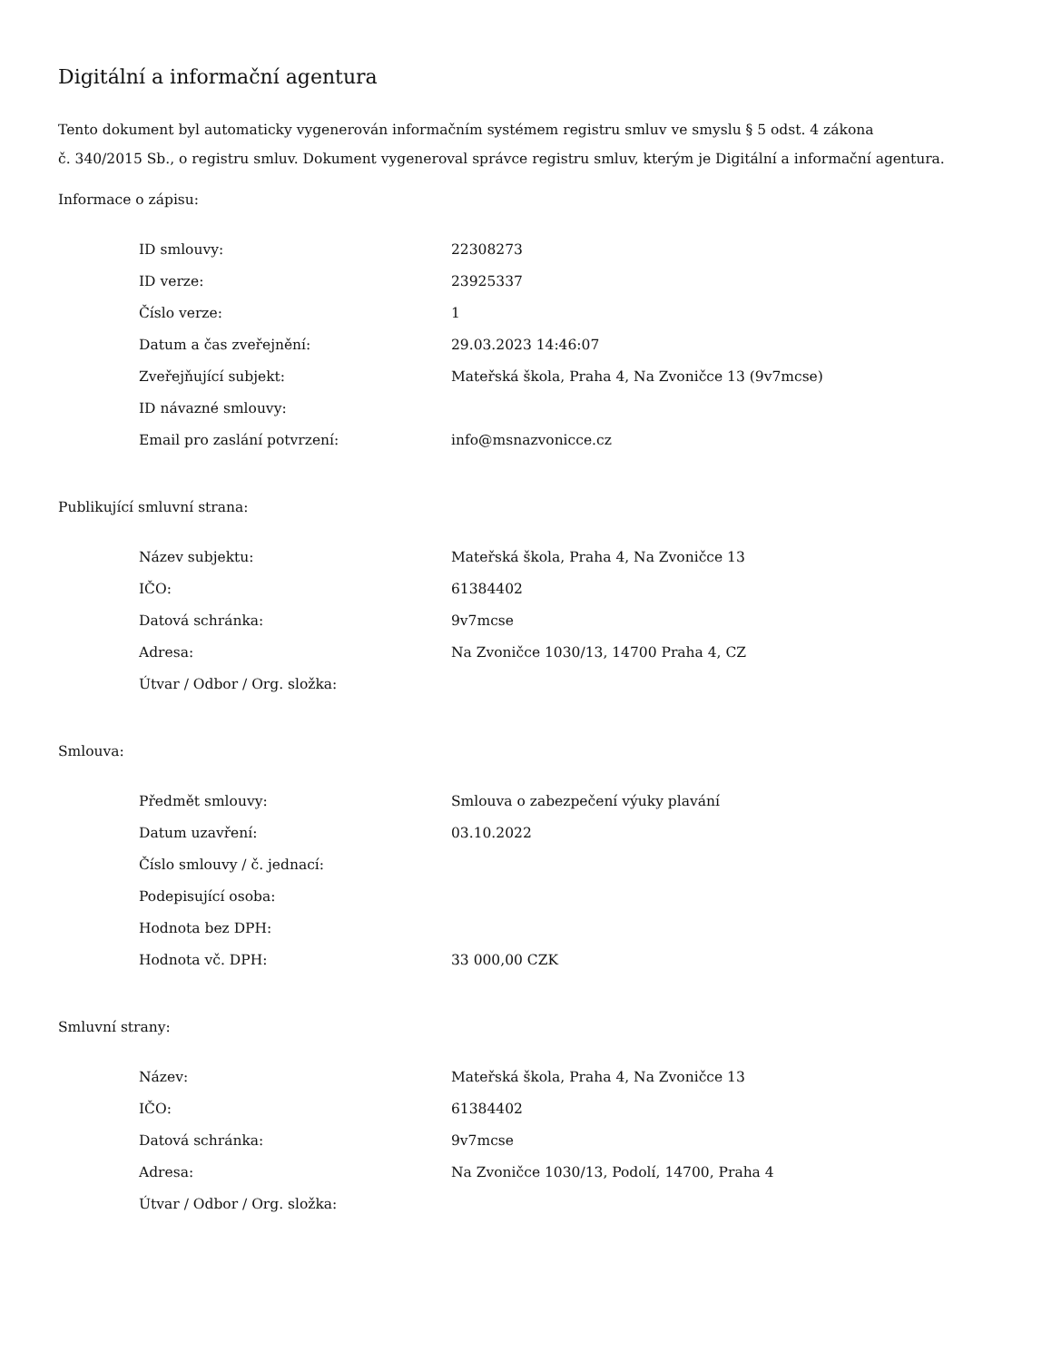Digitální a informační agentura
Tento dokument byl automaticky vygenerován informačním systémem registru smluv ve smyslu § 5 odst. 4 zákona
č. 340/2015 Sb., o registru smluv. Dokument vygeneroval správce registru smluv, kterým je Digitální a informační agentura.
Informace o zápisu:
| ID smlouvy: | 22308273 |
| ID verze: | 23925337 |
| Číslo verze: | 1 |
| Datum a čas zveřejnění: | 29.03.2023 14:46:07 |
| Zveřejňující subjekt: | Mateřská škola, Praha 4, Na Zvoničce 13 (9v7mcse) |
| ID návazné smlouvy: | |
| Email pro zaslání potvrzení: | info@msnazvonicce.cz |
Publikující smluvní strana:
| Název subjektu: | Mateřská škola, Praha 4, Na Zvoničce 13 |
| IČO: | 61384402 |
| Datová schránka: | 9v7mcse |
| Adresa: | Na Zvoničce 1030/13, 14700 Praha 4, CZ |
| Útvar / Odbor / Org. složka: | |
Smlouva:
| Předmět smlouvy: | Smlouva o zabezpečení výuky plavání |
| Datum uzavření: | 03.10.2022 |
| Číslo smlouvy / č. jednací: | |
| Podepisující osoba: | |
| Hodnota bez DPH: | |
| Hodnota vč. DPH: | 33 000,00 CZK |
Smluvní strany:
| Název: | Mateřská škola, Praha 4, Na Zvoničce 13 |
| IČO: | 61384402 |
| Datová schránka: | 9v7mcse |
| Adresa: | Na Zvoničce 1030/13, Podolí, 14700, Praha 4 |
| Útvar / Odbor / Org. složka: | |